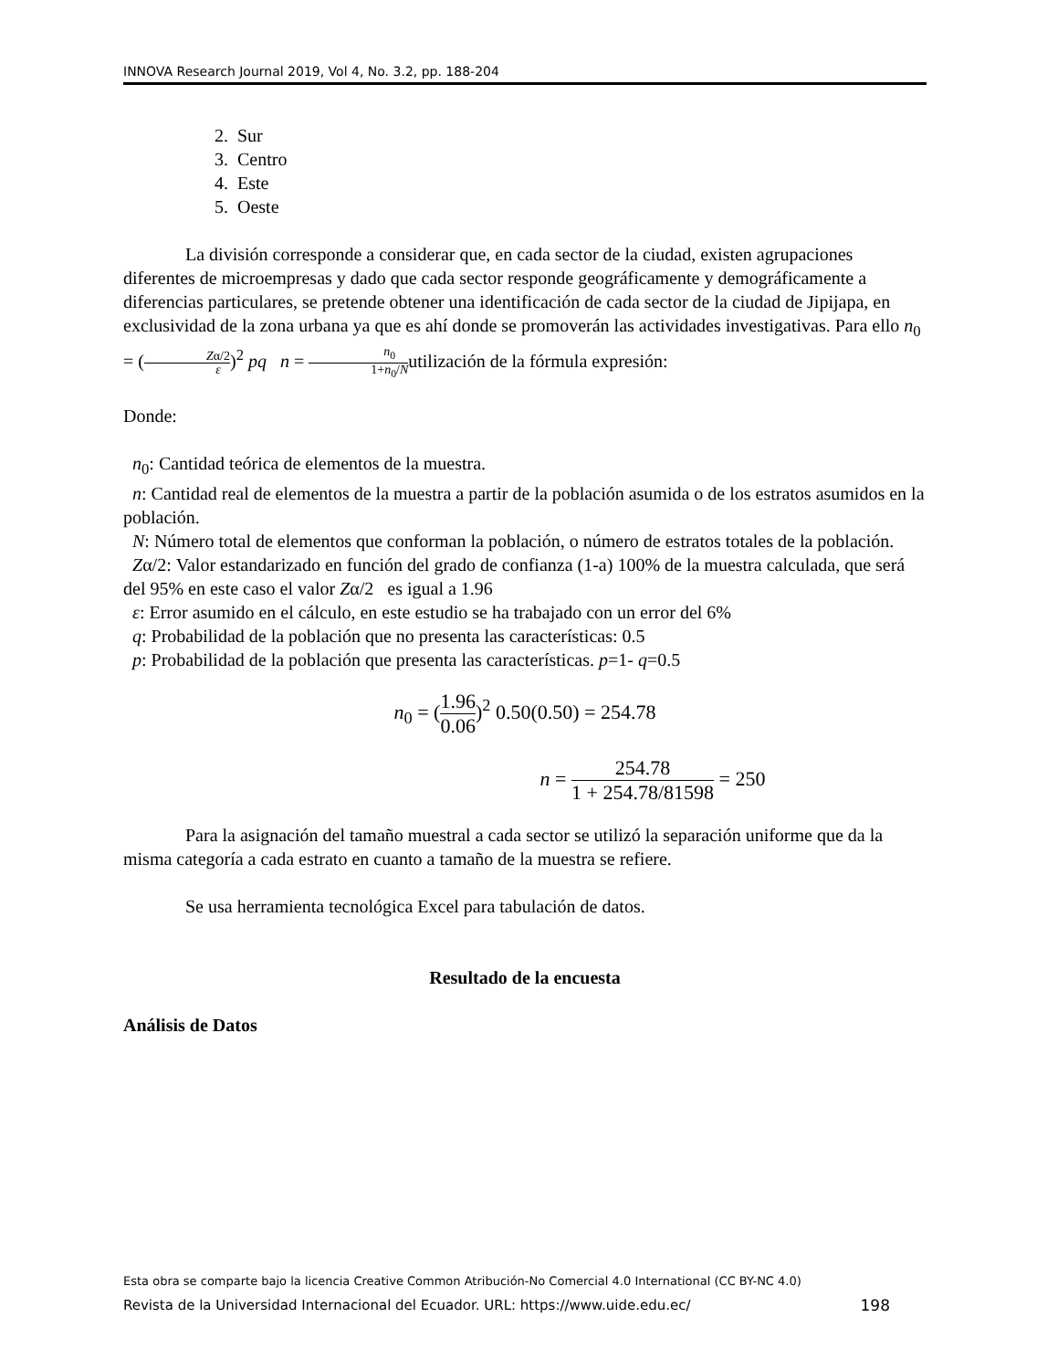INNOVA Research Journal 2019, Vol 4, No. 3.2, pp. 188-204
2. Sur
3. Centro
4. Este
5. Oeste
La división corresponde a considerar que, en cada sector de la ciudad, existen agrupaciones diferentes de microempresas y dado que cada sector responde geográficamente y demográficamente a diferencias particulares, se pretende obtener una identificación de cada sector de la ciudad de Jipijapa, en exclusividad de la zona urbana ya que es ahí donde se promoverán las actividades investigativas. Para ello n<sub>0</sub> = (Zα/2 ε)<sup>2</sup> pq n = n<sub>0</sub> 1+n<sub>0</sub>/Nutilización de la fórmula expresión:
Donde:
n<sub>0</sub>: Cantidad teórica de elementos de la muestra.
n: Cantidad real de elementos de la muestra a partir de la población asumida o de los estratos asumidos en la población.
N: Número total de elementos que conforman la población, o número de estratos totales de la población.
Zα/2: Valor estandarizado en función del grado de confianza (1-a) 100% de la muestra calculada, que será del 95% en este caso el valor Zα/2 es igual a 1.96
ε: Error asumido en el cálculo, en este estudio se ha trabajado con un error del 6%
q: Probabilidad de la población que no presenta las características: 0.5
p: Probabilidad de la población que presenta las características. p=1- q=0.5
n<sub>0</sub> = (1.96 0.06)<sup>2</sup> 0.50(0.50) = 254.78
n = 254.78 1 + 254.78/81598 = 250
Para la asignación del tamaño muestral a cada sector se utilizó la separación uniforme que da la misma categoría a cada estrato en cuanto a tamaño de la muestra se refiere.
Se usa herramienta tecnológica Excel para tabulación de datos.
Resultado de la encuesta
Análisis de Datos
Esta obra se comparte bajo la licencia Creative Common Atribución-No Comercial 4.0 International (CC BY-NC 4.0)
Revista de la Universidad Internacional del Ecuador. URL: https://www.uide.edu.ec/ 198